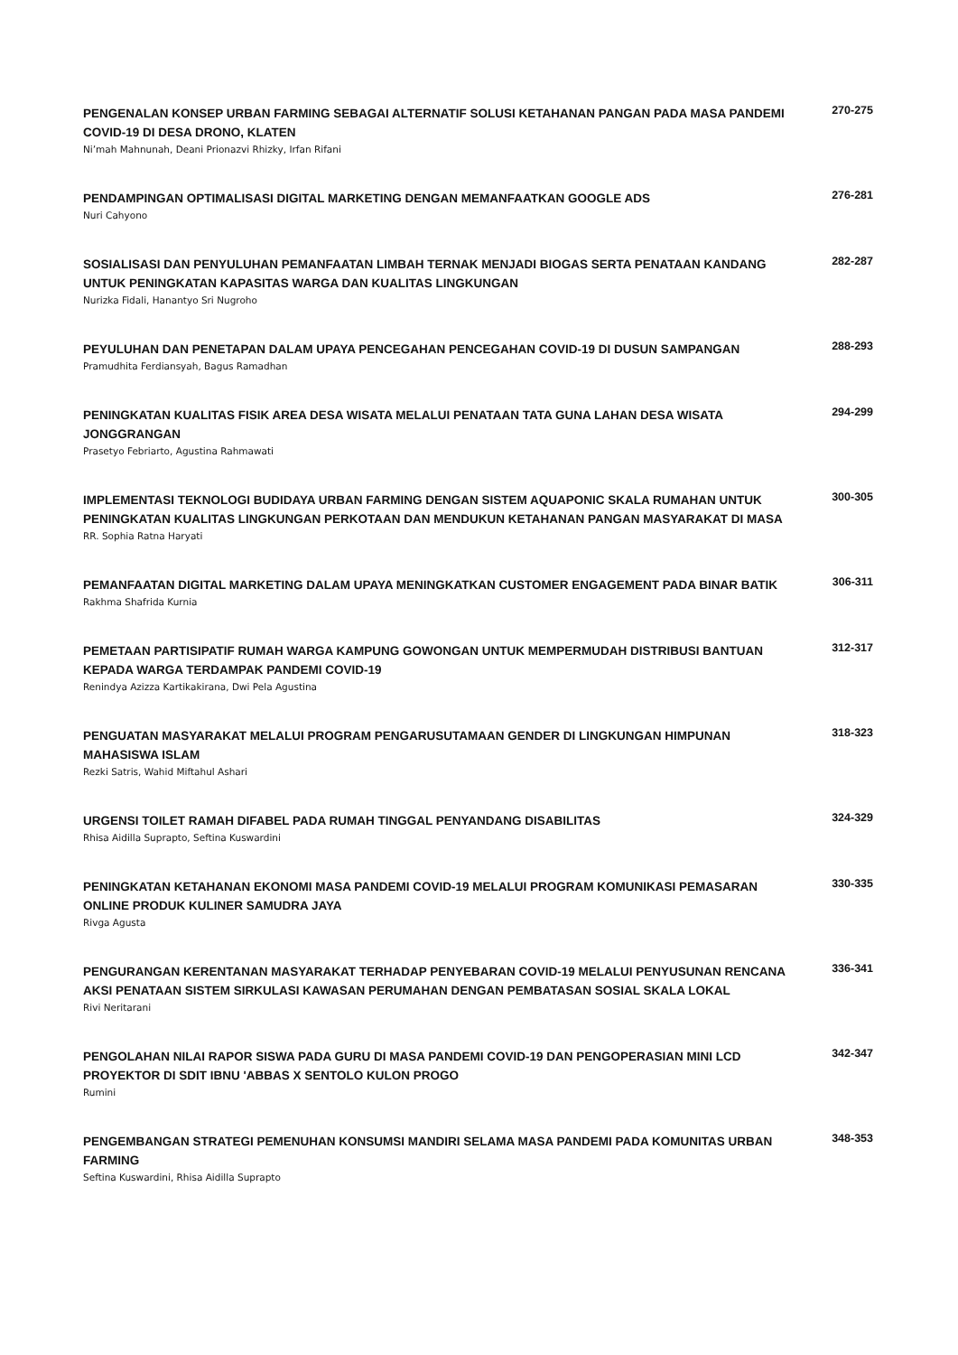PENGENALAN KONSEP URBAN FARMING SEBAGAI ALTERNATIF SOLUSI KETAHANAN PANGAN PADA MASA PANDEMI COVID-19 DI DESA DRONO, KLATEN
270-275
Ni’mah Mahnunah, Deani Prionazvi Rhizky, Irfan Rifani
PENDAMPINGAN OPTIMALISASI DIGITAL MARKETING DENGAN MEMANFAATKAN GOOGLE ADS
276-281
Nuri Cahyono
SOSIALISASI DAN PENYULUHAN PEMANFAATAN LIMBAH TERNAK MENJADI BIOGAS SERTA PENATAAN KANDANG UNTUK PENINGKATAN KAPASITAS WARGA DAN KUALITAS LINGKUNGAN
282-287
Nurizka Fidali, Hanantyo Sri Nugroho
PEYULUHAN DAN PENETAPAN DALAM UPAYA PENCEGAHAN PENCEGAHAN COVID-19 DI DUSUN SAMPANGAN
288-293
Pramudhita Ferdiansyah, Bagus Ramadhan
PENINGKATAN KUALITAS FISIK AREA DESA WISATA MELALUI PENATAAN TATA GUNA LAHAN DESA WISATA JONGGRANGAN
294-299
Prasetyo Febriarto, Agustina Rahmawati
IMPLEMENTASI TEKNOLOGI BUDIDAYA URBAN FARMING DENGAN SISTEM AQUAPONIC SKALA RUMAHAN UNTUK PENINGKATAN KUALITAS LINGKUNGAN PERKOTAAN DAN MENDUKUN KETAHANAN PANGAN MASYARAKAT DI MASA
300-305
RR. Sophia Ratna Haryati
PEMANFAATAN DIGITAL MARKETING DALAM UPAYA MENINGKATKAN CUSTOMER ENGAGEMENT PADA BINAR BATIK
306-311
Rakhma Shafrida Kurnia
PEMETAAN PARTISIPATIF RUMAH WARGA KAMPUNG GOWONGAN UNTUK MEMPERMUDAH DISTRIBUSI BANTUAN KEPADA WARGA TERDAMPAK PANDEMI COVID-19
312-317
Renindya Azizza Kartikakirana, Dwi Pela Agustina
PENGUATAN MASYARAKAT MELALUI PROGRAM PENGARUSUTAMAAN GENDER DI LINGKUNGAN HIMPUNAN MAHASISWA ISLAM
318-323
Rezki Satris, Wahid Miftahul Ashari
URGENSI TOILET RAMAH DIFABEL PADA RUMAH TINGGAL PENYANDANG DISABILITAS
324-329
Rhisa Aidilla Suprapto, Seftina Kuswardini
PENINGKATAN KETAHANAN EKONOMI MASA PANDEMI COVID-19 MELALUI PROGRAM KOMUNIKASI PEMASARAN ONLINE PRODUK KULINER SAMUDRA JAYA
330-335
Rivga Agusta
PENGURANGAN KERENTANAN MASYARAKAT TERHADAP PENYEBARAN COVID-19 MELALUI PENYUSUNAN RENCANA AKSI PENATAAN SISTEM SIRKULASI KAWASAN PERUMAHAN DENGAN PEMBATASAN SOSIAL SKALA LOKAL
336-341
Rivi Neritarani
PENGOLAHAN NILAI RAPOR SISWA PADA GURU DI MASA PANDEMI COVID-19 DAN PENGOPERASIAN MINI LCD PROYEKTOR DI SDIT IBNU 'ABBAS X SENTOLO KULON PROGO
342-347
Rumini
PENGEMBANGAN STRATEGI PEMENUHAN KONSUMSI MANDIRI SELAMA MASA PANDEMI PADA KOMUNITAS URBAN FARMING
348-353
Seftina Kuswardini, Rhisa Aidilla Suprapto